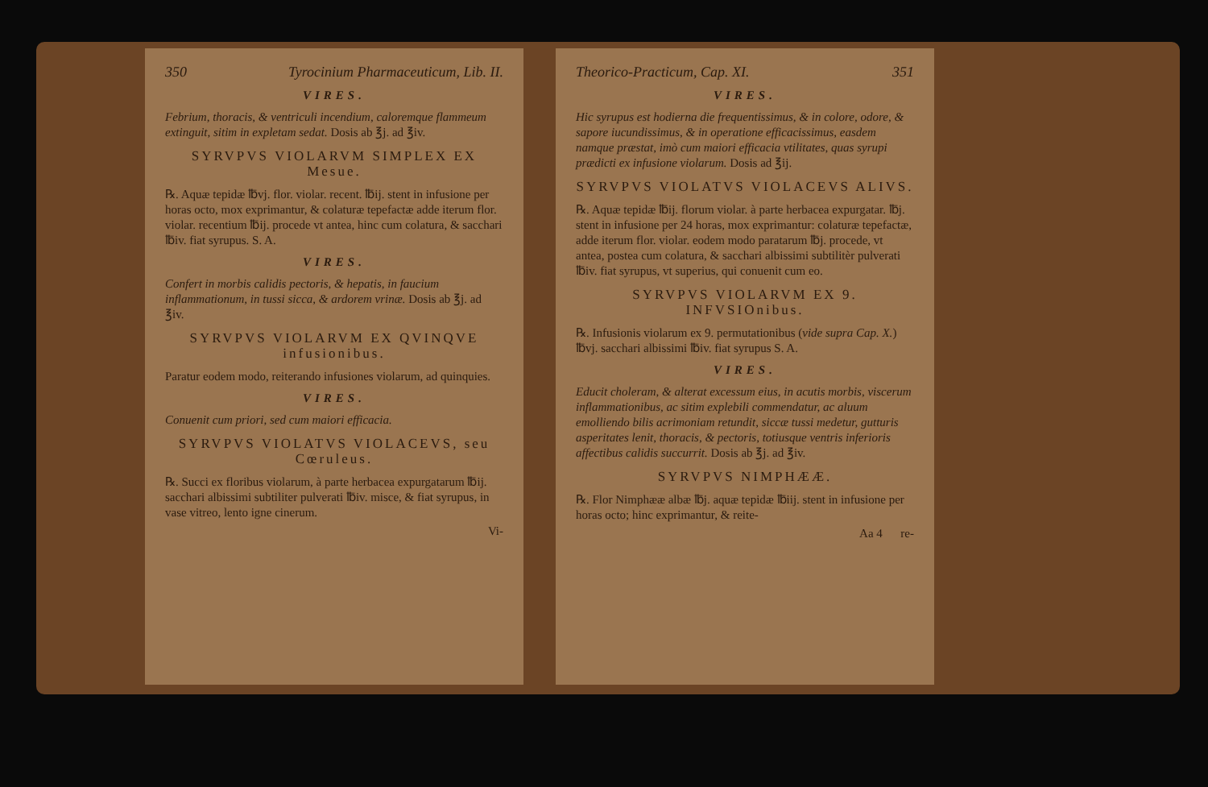350 Tyrocinium Pharmaceuticum, Lib. II.
VIRES.
Febrium, thoracis, & ventriculi incendium, caloremque flammeum extinguit, sitim in expletam sedat. Dosis ab ℥j. ad ℥iv.
SYRVPVS VIOLARVM SIMPLEX EX Mesue.
℞. Aquæ tepidæ ℔vj. flor. violar. recent. ℔ij. stent in infusione per horas octo, mox exprimantur, & colaturæ tepefactæ adde iterum flor. violar. recentium ℔ij. procede vt antea, hinc cum colatura, & sacchari ℔iv. fiat syrupus. S. A.
VIRES.
Confert in morbis calidis pectoris, & hepatis, in faucium inflammationum, in tussi sicca, & ardorem vrinæ. Dosis ab ℥j. ad ℥iv.
SYRVPVS VIOLARVM EX QVINQVE infusionibus.
Paratur eodem modo, reiterando infusiones violarum, ad quinquies.
VIRES.
Conuenit cum priori, sed cum maiori efficacia.
SYRVPVS VIOLATVS VIOLACEVS, seu Cœruleus.
℞. Succi ex floribus violarum, à parte herbacea expurgatarum ℔ij. sacchari albissimi subtiliter pulverati ℔iv. misce, & fiat syrupus, in vase vitreo, lento igne cinerum.
Vi-
Theorico-Practicum, Cap. XI. 351
VIRES.
Hic syrupus est hodierna die frequentissimus, & in colore, odore, & sapore iucundissimus, & in operatione efficacissimus, easdem namque præstat, imò cum maiori efficacia vtilitates, quas syrupi prædicti ex infusione violarum. Dosis ad ℥ij.
SYRVPVS VIOLATVS VIOLACEVS ALIVS.
℞. Aquæ tepidæ ℔ij. florum violar. à parte herbacea expurgatar. ℔j. stent in infusione per 24 horas, mox exprimantur: colaturæ tepefactæ, adde iterum flor. violar. eodem modo paratarum ℔j. procede, vt antea, postea cum colatura, & sacchari albissimi subtilitèr pulverati ℔iv. fiat syrupus, vt superius, qui conuenit cum eo.
SYRVPVS VIOLARVM EX 9. INFVSIOnibus.
℞. Infusionis violarum ex 9. permutationibus (vide supra Cap. X.) ℔vj. sacchari albissimi ℔iv. fiat syrupus S. A.
VIRES.
Educit choleram, & alterat excessum eius, in acutis morbis, viscerum inflammationibus, ac sitim explebili commendatur, ac aluum emolliendo bilis acrimoniam retundit, siccæ tussi medetur, gutturis asperitates lenit, thoracis, & pectoris, totiusque ventris inferioris affectibus calidis succurrit. Dosis ab ℥j. ad ℥iv.
SYRVPVS NIMPHÆÆ.
℞. Flor Nimphææ albæ ℔j. aquæ tepidæ ℔iij. stent in infusione per horas octo; hinc exprimantur, & reite-
Aa 4 re-